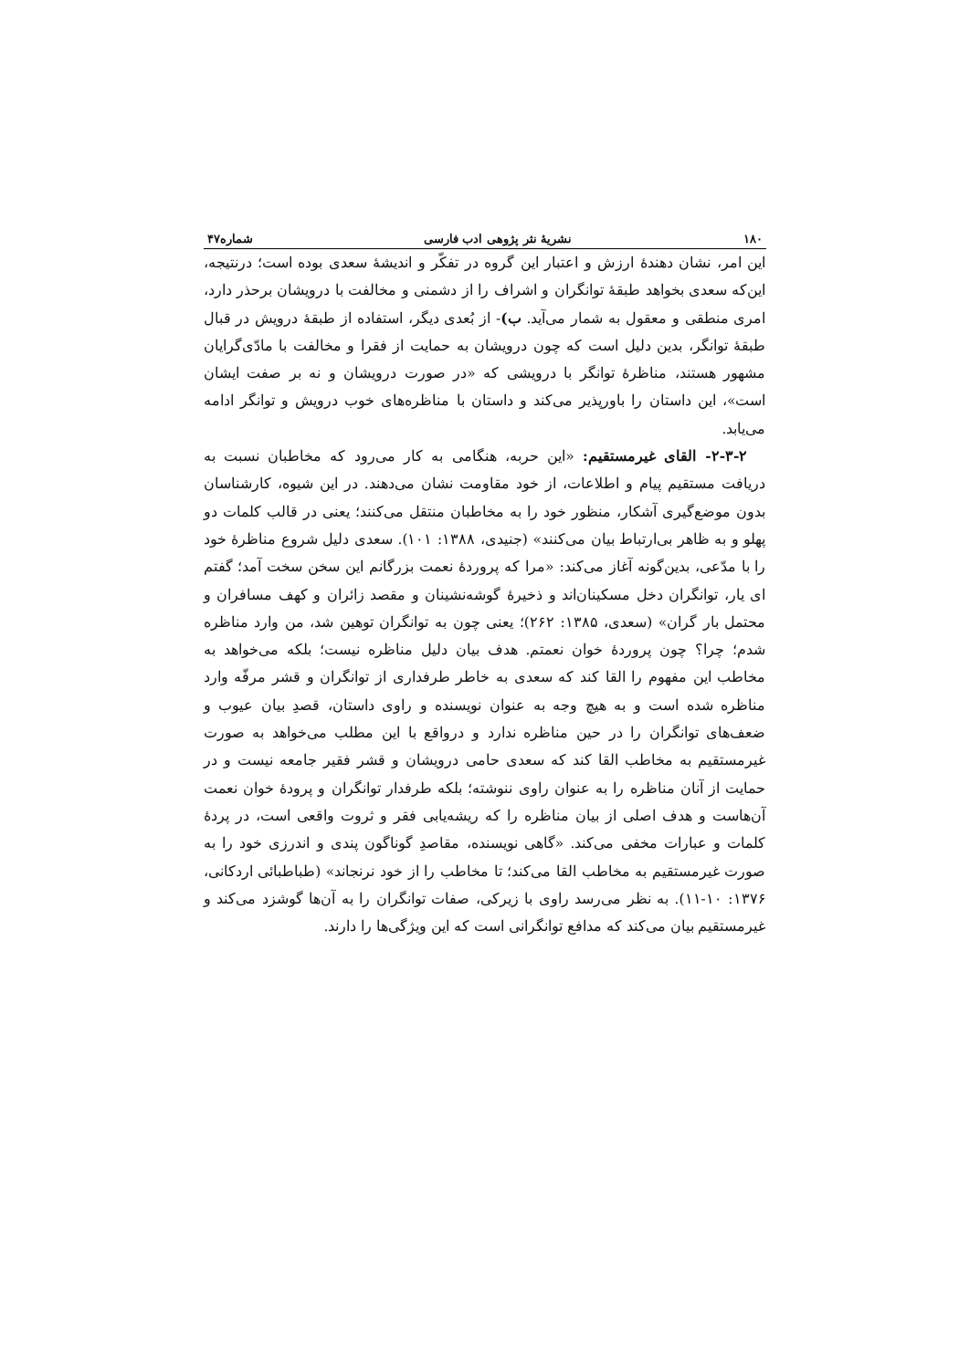۱۸۰ نشریهٔ نثر پژوهی ادب فارسی شماره۴۷
این امر، نشان دهندهٔ ارزش و اعتبار این گروه در تفکّر و اندیشهٔ سعدی بوده است؛ درنتیجه، این‌که سعدی بخواهد طبقهٔ توانگران و اشراف را از دشمنی و مخالفت با درویشان برحذر دارد، امری منطقی و معقول به شمار می‌آید. ب)- از بُعدی دیگر، استفاده از طبقهٔ درویش در قبال طبقهٔ توانگر، بدین دلیل است که چون درویشان به حمایت از فقرا و مخالفت با مادّی‌گرایان مشهور هستند، مناظرهٔ توانگر با درویشی که «در صورت درویشان و نه بر صفت ایشان است»، این داستان را باورپذیر می‌کند و داستان با مناظره‌های خوب درویش و توانگر ادامه می‌یابد.
۲-۳-۲- القای غیرمستقیم: «این حربه، هنگامی به کار می‌رود که مخاطبان نسبت به دریافت مستقیم پیام و اطلاعات، از خود مقاومت نشان می‌دهند. در این شیوه، کارشناسان بدون موضع‌گیری آشکار، منظور خود را به مخاطبان منتقل می‌کنند؛ یعنی در قالب کلمات دو پهلو و به ظاهر بی‌ارتباط بیان می‌کنند» (جنیدی، ۱۳۸۸: ۱۰۱). سعدی دلیل شروع مناظرهٔ خود را با مدّعی، بدین‌گونه آغاز می‌کند: «مرا که پروردهٔ نعمت بزرگانم این سخن سخت آمد؛ گفتم ای یار، توانگران دخل مسکینان‌اند و ذخیرهٔ گوشه‌نشینان و مقصد زائران و کهف مسافران و محتمل بار گران» (سعدی، ۱۳۸۵: ۲۶۲)؛ یعنی چون به توانگران توهین شد، من وارد مناظره شدم؛ چرا؟ چون پروردهٔ خوان نعمتم. هدف بیان دلیل مناظره نیست؛ بلکه می‌خواهد به مخاطب این مفهوم را القا کند که سعدی به خاطر طرفداری از توانگران و قشر مرفّه وارد مناظره شده است و به هیچ وجه به عنوان نویسنده و راوی داستان، قصدِ بیان عیوب و ضعف‌های توانگران را در حین مناظره ندارد و درواقع با این مطلب می‌خواهد به صورت غیرمستقیم به مخاطب القا کند که سعدی حامی درویشان و قشر فقیر جامعه نیست و در حمایت از آنان مناظره را به عنوان راوی ننوشته؛ بلکه طرفدار توانگران و پرودهٔ خوان نعمت آن‌هاست و هدف اصلی از بیان مناظره را که ریشه‌یابی فقر و ثروت واقعی است، در پردهٔ کلمات و عبارات مخفی می‌کند. «گاهی نویسنده، مقاصدِ گوناگون پندی و اندرزی خود را به صورت غیرمستقیم به مخاطب القا می‌کند؛ تا مخاطب را از خود نرنجاند» (طباطبائی اردکانی، ۱۳۷۶: ۱۰-۱۱). به نظر می‌رسد راوی با زیرکی، صفات توانگران را به آن‌ها گوشزد می‌کند و غیرمستقیم بیان می‌کند که مدافع توانگرانی است که این ویژگی‌ها را دارند.